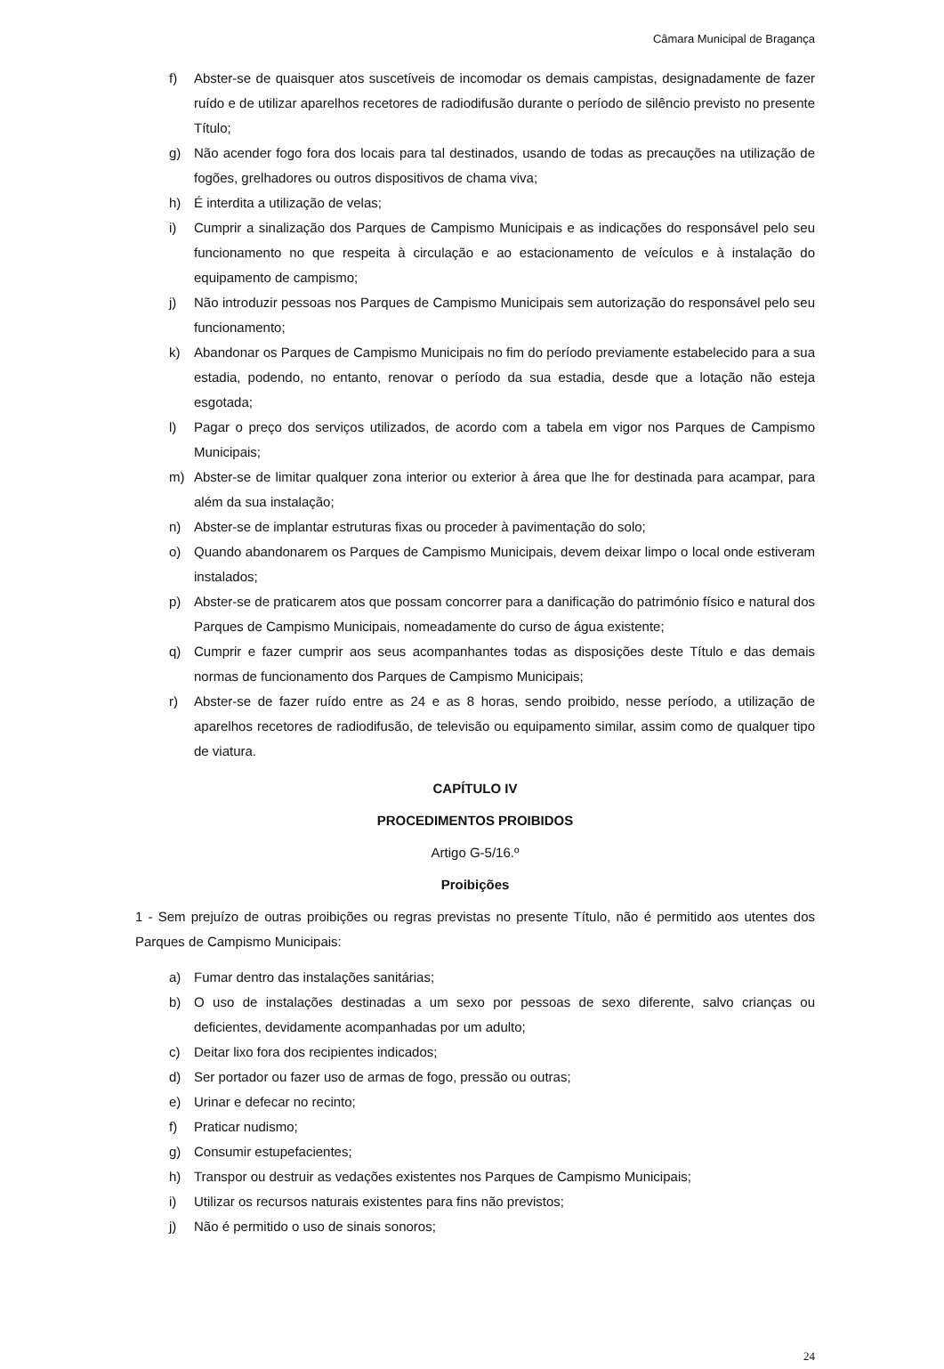Câmara Municipal de Bragança
f) Abster-se de quaisquer atos suscetíveis de incomodar os demais campistas, designadamente de fazer ruído e de utilizar aparelhos recetores de radiodifusão durante o período de silêncio previsto no presente Título;
g) Não acender fogo fora dos locais para tal destinados, usando de todas as precauções na utilização de fogões, grelhadores ou outros dispositivos de chama viva;
h) É interdita a utilização de velas;
i) Cumprir a sinalização dos Parques de Campismo Municipais e as indicações do responsável pelo seu funcionamento no que respeita à circulação e ao estacionamento de veículos e à instalação do equipamento de campismo;
j) Não introduzir pessoas nos Parques de Campismo Municipais sem autorização do responsável pelo seu funcionamento;
k) Abandonar os Parques de Campismo Municipais no fim do período previamente estabelecido para a sua estadia, podendo, no entanto, renovar o período da sua estadia, desde que a lotação não esteja esgotada;
l) Pagar o preço dos serviços utilizados, de acordo com a tabela em vigor nos Parques de Campismo Municipais;
m) Abster-se de limitar qualquer zona interior ou exterior à área que lhe for destinada para acampar, para além da sua instalação;
n) Abster-se de implantar estruturas fixas ou proceder à pavimentação do solo;
o) Quando abandonarem os Parques de Campismo Municipais, devem deixar limpo o local onde estiveram instalados;
p) Abster-se de praticarem atos que possam concorrer para a danificação do património físico e natural dos Parques de Campismo Municipais, nomeadamente do curso de água existente;
q) Cumprir e fazer cumprir aos seus acompanhantes todas as disposições deste Título e das demais normas de funcionamento dos Parques de Campismo Municipais;
r) Abster-se de fazer ruído entre as 24 e as 8 horas, sendo proibido, nesse período, a utilização de aparelhos recetores de radiodifusão, de televisão ou equipamento similar, assim como de qualquer tipo de viatura.
CAPÍTULO IV
PROCEDIMENTOS PROIBIDOS
Artigo G-5/16.º
Proibições
1 - Sem prejuízo de outras proibições ou regras previstas no presente Título, não é permitido aos utentes dos Parques de Campismo Municipais:
a) Fumar dentro das instalações sanitárias;
b) O uso de instalações destinadas a um sexo por pessoas de sexo diferente, salvo crianças ou deficientes, devidamente acompanhadas por um adulto;
c) Deitar lixo fora dos recipientes indicados;
d) Ser portador ou fazer uso de armas de fogo, pressão ou outras;
e) Urinar e defecar no recinto;
f) Praticar nudismo;
g) Consumir estupefacientes;
h) Transpor ou destruir as vedações existentes nos Parques de Campismo Municipais;
i) Utilizar os recursos naturais existentes para fins não previstos;
j) Não é permitido o uso de sinais sonoros;
24